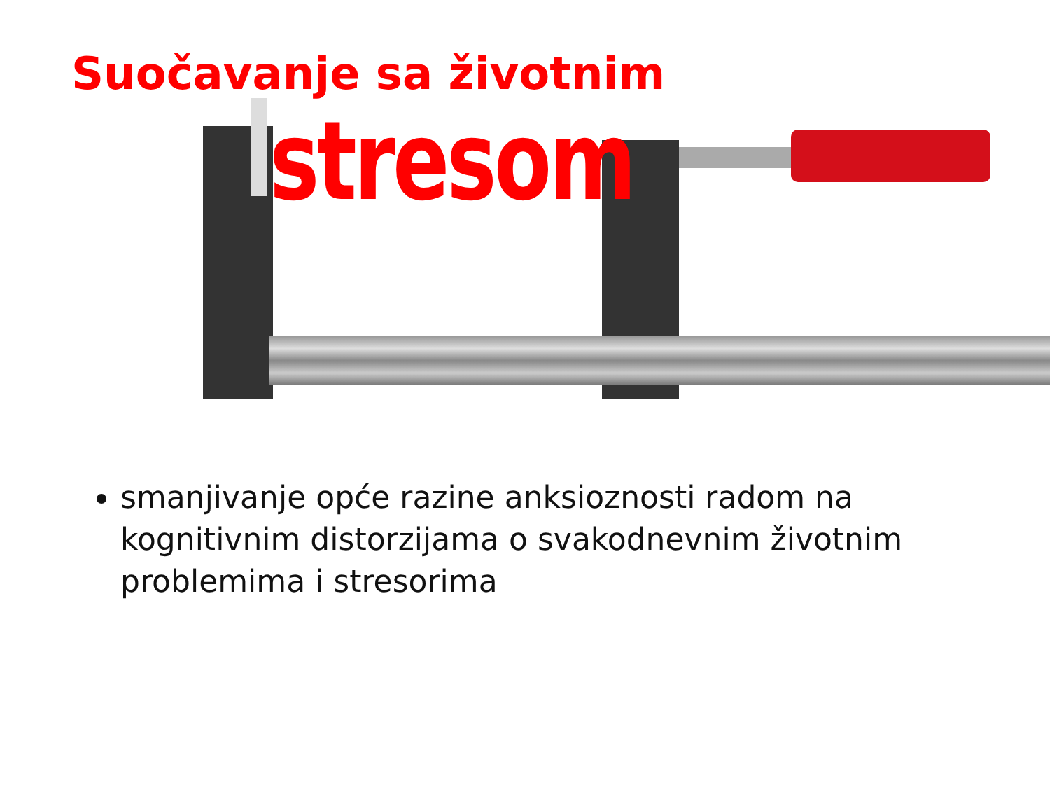Suočavanje sa životnim
stresom
smanjivanje opće razine anksioznosti radom na kognitivnim distorzijama o svakodnevnim životnim problemima i stresorima